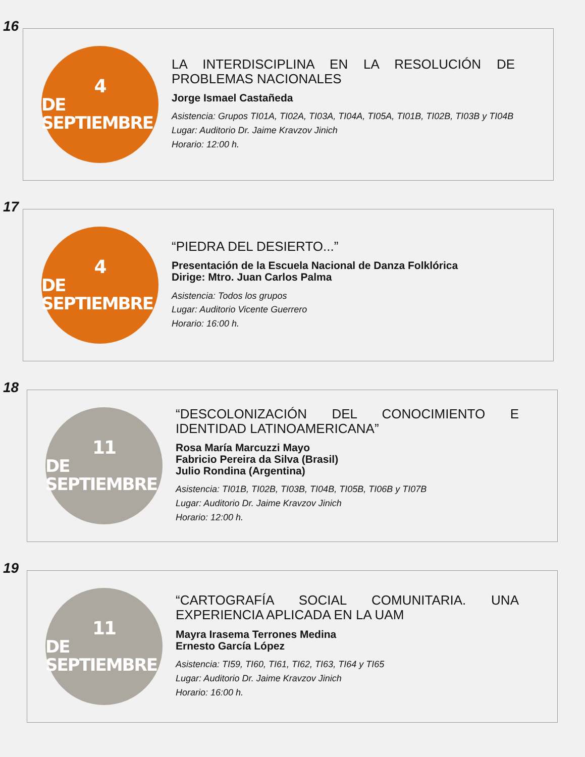16
4
DE SEPTIEMBRE
LA INTERDISCIPLINA EN LA RESOLUCIÓN DE PROBLEMAS NACIONALES
Jorge Ismael Castañeda
Asistencia: Grupos TI01A, TI02A, TI03A, TI04A, TI05A, TI01B, TI02B, TI03B y TI04B
Lugar: Auditorio Dr. Jaime Kravzov Jinich
Horario: 12:00 h.
17
4
DE SEPTIEMBRE
“PIEDRA DEL DESIERTO...”
Presentación de la Escuela Nacional de Danza Folklórica
Dirige: Mtro. Juan Carlos Palma
Asistencia: Todos los grupos
Lugar: Auditorio Vicente Guerrero
Horario: 16:00 h.
18
11
DE SEPTIEMBRE
“DESCOLONIZACIÓN DEL CONOCIMIENTO E IDENTIDAD LATINOAMERICANA”
Rosa María Marcuzzi Mayo
Fabricio Pereira da Silva (Brasil)
Julio Rondina (Argentina)
Asistencia: TI01B, TI02B, TI03B, TI04B, TI05B, TI06B y TI07B
Lugar: Auditorio Dr. Jaime Kravzov Jinich
Horario: 12:00 h.
19
11
DE SEPTIEMBRE
“CARTOGRAFÍA SOCIAL COMUNITARIA. UNA EXPERIENCIA APLICADA EN LA UAM
Mayra Irasema Terrones Medina
Ernesto García López
Asistencia: TI59, TI60, TI61, TI62, TI63, TI64 y TI65
Lugar: Auditorio Dr. Jaime Kravzov Jinich
Horario: 16:00 h.